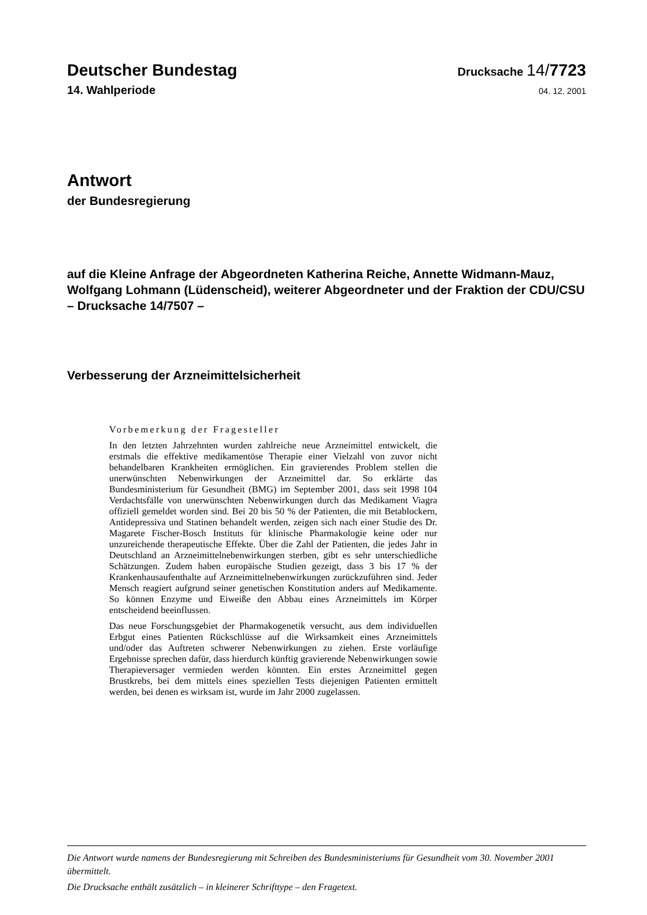Deutscher Bundestag
Drucksache 14/7723
14. Wahlperiode
04. 12. 2001
Antwort
der Bundesregierung
auf die Kleine Anfrage der Abgeordneten Katherina Reiche, Annette Widmann-Mauz, Wolfgang Lohmann (Lüdenscheid), weiterer Abgeordneter und der Fraktion der CDU/CSU
– Drucksache 14/7507 –
Verbesserung der Arzneimittelsicherheit
Vorbemerkung der Fragesteller
In den letzten Jahrzehnten wurden zahlreiche neue Arzneimittel entwickelt, die erstmals die effektive medikamentöse Therapie einer Vielzahl von zuvor nicht behandelbaren Krankheiten ermöglichen. Ein gravierendes Problem stellen die unerwünschten Nebenwirkungen der Arzneimittel dar. So erklärte das Bundesministerium für Gesundheit (BMG) im September 2001, dass seit 1998 104 Verdachtsfälle von unerwünschten Nebenwirkungen durch das Medikament Viagra offiziell gemeldet worden sind. Bei 20 bis 50 % der Patienten, die mit Betablockern, Antidepressiva und Statinen behandelt werden, zeigen sich nach einer Studie des Dr. Magarete Fischer-Bosch Instituts für klinische Pharmakologie keine oder nur unzureichende therapeutische Effekte. Über die Zahl der Patienten, die jedes Jahr in Deutschland an Arzneimittelnebenwirkungen sterben, gibt es sehr unterschiedliche Schätzungen. Zudem haben europäische Studien gezeigt, dass 3 bis 17 % der Krankenhausaufenthalte auf Arzneimittelnebenwirkungen zurückzuführen sind. Jeder Mensch reagiert aufgrund seiner genetischen Konstitution anders auf Medikamente. So können Enzyme und Eiweiße den Abbau eines Arzneimittels im Körper entscheidend beeinflussen.
Das neue Forschungsgebiet der Pharmakogenetik versucht, aus dem individuellen Erbgut eines Patienten Rückschlüsse auf die Wirksamkeit eines Arzneimittels und/oder das Auftreten schwerer Nebenwirkungen zu ziehen. Erste vorläufige Ergebnisse sprechen dafür, dass hierdurch künftig gravierende Nebenwirkungen sowie Therapieversager vermieden werden könnten. Ein erstes Arzneimittel gegen Brustkrebs, bei dem mittels eines speziellen Tests diejenigen Patienten ermittelt werden, bei denen es wirksam ist, wurde im Jahr 2000 zugelassen.
Die Antwort wurde namens der Bundesregierung mit Schreiben des Bundesministeriums für Gesundheit vom 30. November 2001 übermittelt.
Die Drucksache enthält zusätzlich – in kleinerer Schrifttype – den Fragetext.